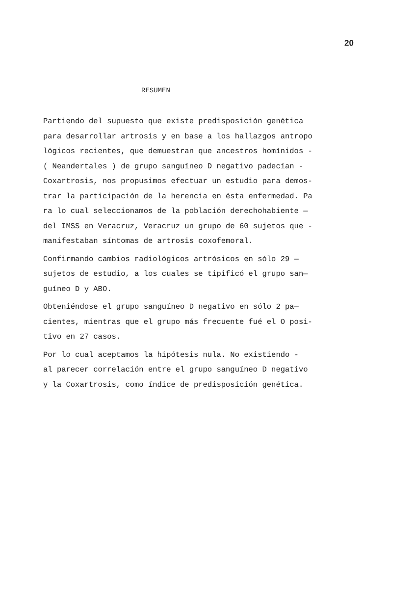20
RESUMEN
Partiendo del supuesto que existe predisposición genética
para desarrollar artrosis y en base a los hallazgos antropo
lógicos recientes, que demuestran que ancestros homínidos -
( Neandertales ) de grupo sanguíneo D negativo padecían -
Coxartrosis, nos propusimos efectuar un estudio para demos-
trar la participación de la herencia en ésta enfermedad. Pa
ra lo cual seleccionamos de la población derechohabiente —
del IMSS en Veracruz, Veracruz un grupo de 60 sujetos que -
manifestaban síntomas de artrosis coxofemoral.
Confirmando cambios radiológicos artrósicos en sólo 29 —
sujetos de estudio, a los cuales se tipificó el grupo san—
guíneo D y ABO.
Obteniéndose el grupo sanguíneo D negativo en sólo 2 pa—
cientes, mientras que el grupo más frecuente fué el O posi-
tivo en 27 casos.
Por lo cual aceptamos la hipótesis nula. No existiendo -
al parecer correlación entre el grupo sanguíneo D negativo
y la Coxartrosis, como índice de predisposición genética.